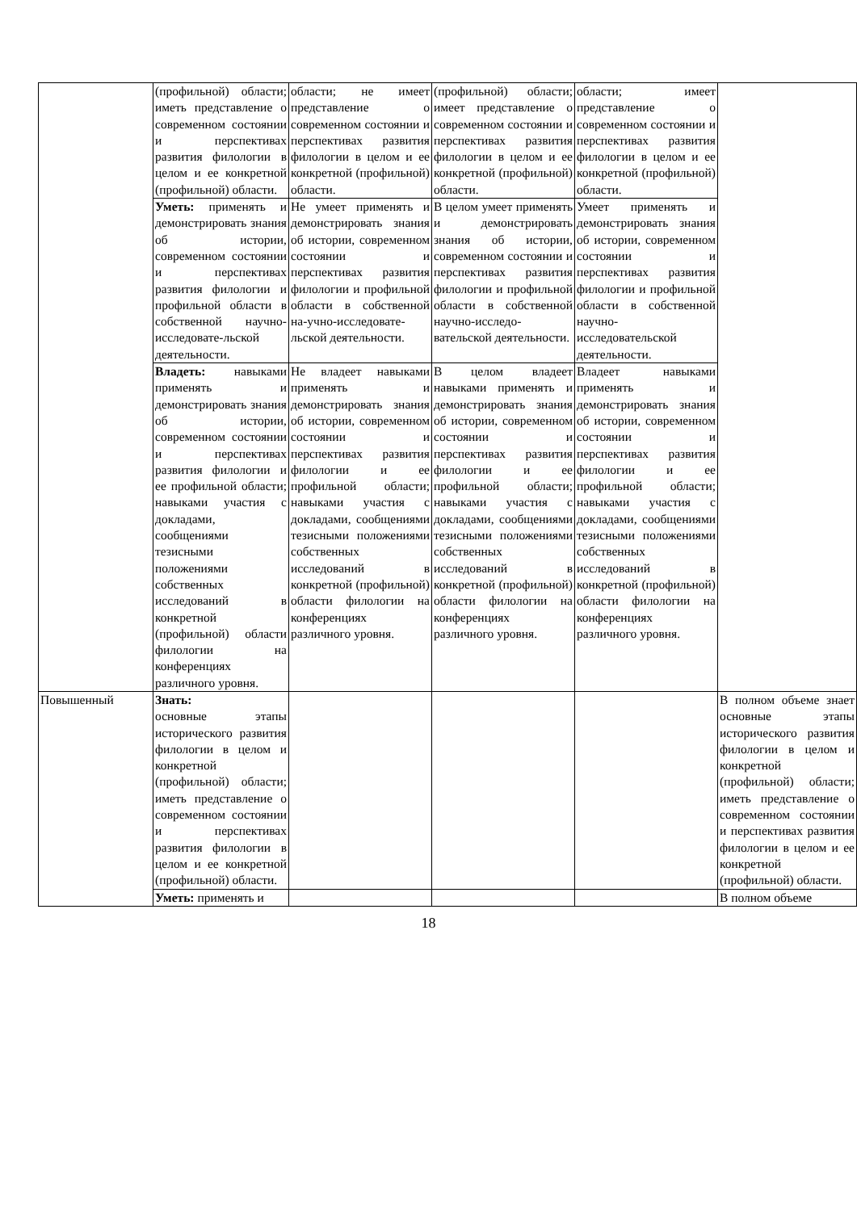| | (профильной) области; иметь представление о современном состоянии и перспективах развития филологии в целом и ее конкретной (профильной) области. | области; не имеет представление о современном состоянии и перспективах развития филологии в целом и ее конкретной (профильной) области. | (профильной) области; имеет представление о современном состоянии и перспективах развития филологии в целом и ее конкретной (профильной) области. | области; имеет представление о современном состоянии и перспективах развития филологии в целом и ее конкретной (профильной) области. | |
| | Уметь: применять и демонстрировать знания об истории, современном состоянии и перспективах развития филологии и профильной области в собственной научно-исследовате-льской деятельности. | Не умеет применять и демонстрировать знания об истории, современном состоянии и перспективах развития филологии и профильной области в собственной на-учно-исследовате-льской деятельности. | В целом умеет применять и демонстрировать знания об истории, современном состоянии и перспективах развития филологии и профильной области в собственной научно-исследо-вательской деятельности. | Умеет применять и демонстрировать знания об истории, современном состоянии и перспективах развития филологии и профильной области в собственной научно-исследовательской деятельности. | |
| | Владеть: навыками применять и демонстрировать знания об истории, современном состоянии и перспективах развития филологии и ее профильной области; навыками участия с докладами, сообщениями тезисными положениями собственных исследований в конкретной (профильной) области филологии на конференциях различного уровня. | Не владеет навыками применять и демонстрировать знания об истории, современном состоянии и перспективах развития филологии и ее профильной области; навыками участия с докладами, сообщениями тезисными положениями собственных исследований в конкретной (профильной) области филологии на конференциях различного уровня. | В целом владеет навыками применять и демонстрировать знания об истории, современном состоянии и перспективах развития филологии и ее профильной области; навыками участия с докладами, сообщениями тезисными положениями собственных исследований в конкретной (профильной) области филологии на конференциях различного уровня. | Владеет навыками применять и демонстрировать знания об истории, современном состоянии и перспективах развития филологии и ее профильной области; навыками участия с докладами, сообщениями тезисными положениями собственных исследований в конкретной (профильной) области филологии на конференциях различного уровня. | |
| Повышенный | Знать: основные этапы исторического развития филологии в целом и конкретной (профильной) области; иметь представление о современном состоянии и перспективах развития филологии в целом и ее конкретной (профильной) области. | | | | В полном объеме знает основные этапы исторического развития филологии в целом и конкретной (профильной) области; иметь представление о современном состоянии и перспективах развития филологии в целом и ее конкретной (профильной) области. |
| | Уметь: применять и | | | | В полном объеме |
18